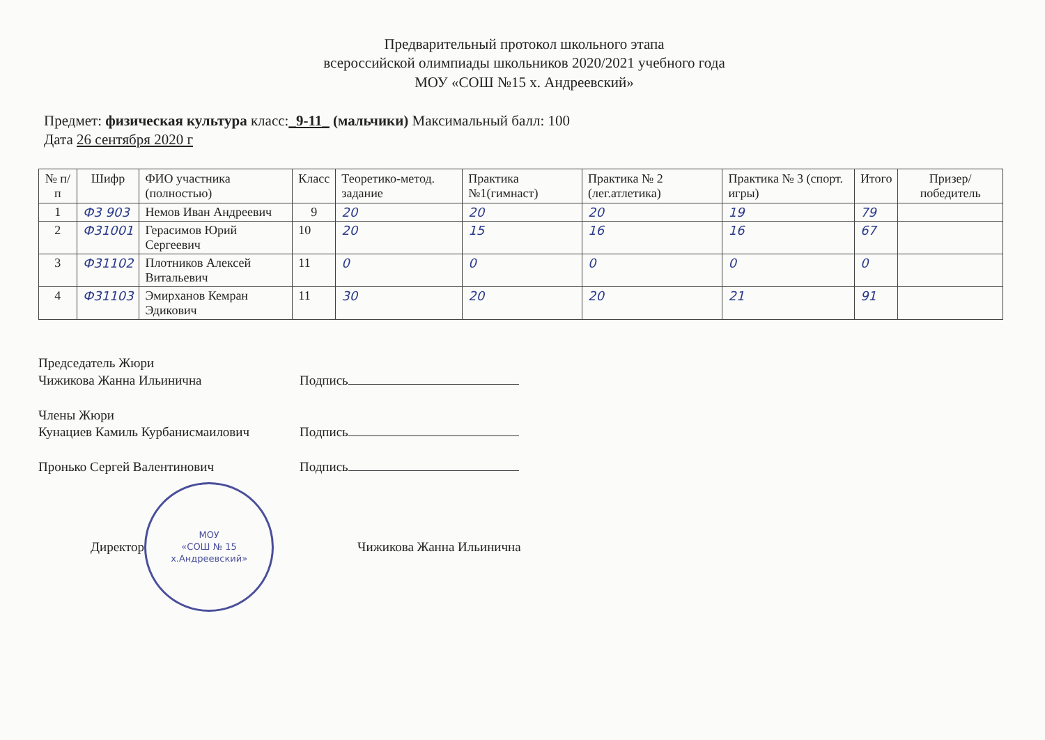Предварительный протокол школьного этапа
всероссийской олимпиады школьников 2020/2021 учебного года
МОУ «СОШ №15 х. Андреевский»
Предмет: физическая культура класс:_9-11_ (мальчики) Максимальный балл: 100
Дата 26 сентября 2020 г
| № п/п | Шифр | ФИО участника (полностью) | Класс | Теоретико-метод. задание | Практика №1(гимнаст) | Практика № 2 (лег.атлетика) | Практика № 3 (спорт. игры) | Итого | Призер/ победитель |
| --- | --- | --- | --- | --- | --- | --- | --- | --- | --- |
| 1 | Ф3 903 | Немов Иван Андреевич | 9 | 20 | 20 | 20 | 19 | 79 | |
| 2 | Ф31001 | Герасимов Юрий Сергеевич | 10 | 20 | 15 | 16 | 16 | 67 | |
| 3 | Ф31102 | Плотников Алексей Витальевич | 11 | 0 | 0 | 0 | 0 | 0 | |
| 4 | Ф31103 | Эмирханов Кемран Эдикович | 11 | 30 | 20 | 20 | 21 | 91 | |
Председатель Жюри
Чижикова Жанна Ильинична Подпись
Члены Жюри
Кунациев Камиль Курбанисмаилович Подпись
Пронько Сергей Валентинович Подпись
Директор
МОУ
«СОШ № 15
х.Андреевский»
Чижикова Жанна Ильинична